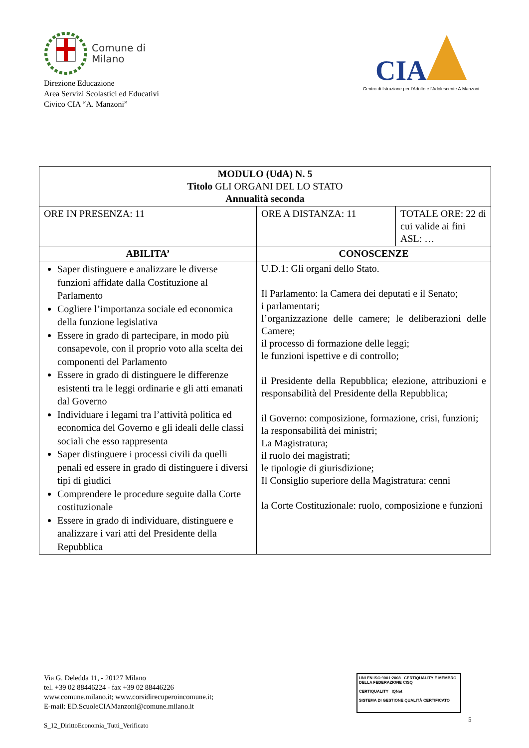Comune di
Milano
Direzione Educazione
Area Servizi Scolastici ed Educativi
Civico CIA “A. Manzoni”
CIA
Centro di Istruzione per l'Adulto e l'Adolescente A.Manzoni
| MODULO (UdA) N. 5 Titolo GLI ORGANI DEL LO STATO Annualità seconda | | |
| ORE IN PRESENZA: 11 | ORE A DISTANZA: 11 | TOTALE ORE: 22 di cui valide ai fini ASL: … |
| ABILITA’ | CONOSCENZE | |
| Saper distinguere e analizzare le diverse funzioni affidate dalla Costituzione al Parlamento Cogliere l’importanza sociale ed economica della funzione legislativa Essere in grado di partecipare, in modo più consapevole, con il proprio voto alla scelta dei componenti del Parlamento Essere in grado di distinguere le differenze esistenti tra le leggi ordinarie e gli atti emanati dal Governo Individuare i legami tra l’attività politica ed economica del Governo e gli ideali delle classi sociali che esso rappresenta Saper distinguere i processi civili da quelli penali ed essere in grado di distinguere i diversi tipi di giudici Comprendere le procedure seguite dalla Corte costituzionale Essere in grado di individuare, distinguere e analizzare i vari atti del Presidente della Repubblica | U.D.1: Gli organi dello Stato. Il Parlamento: la Camera dei deputati e il Senato; i parlamentari; l’organizzazione delle camere; le deliberazioni delle Camere; il processo di formazione delle leggi; le funzioni ispettive e di controllo; il Presidente della Repubblica; elezione, attribuzioni e responsabilità del Presidente della Repubblica; il Governo: composizione, formazione, crisi, funzioni; la responsabilità dei ministri; La Magistratura; il ruolo dei magistrati; le tipologie di giurisdizione; Il Consiglio superiore della Magistratura: cenni la Corte Costituzionale: ruolo, composizione e funzioni | |
Via G. Deledda 11, - 20127 Milano
tel. +39 02 88446224 - fax +39 02 88446226
www.comune.milano.it; www.corsidirecuperoincomune.it;
E-mail: ED.ScuoleCIAManzoni@comune.milano.it
S_12_DirittoEconomia_Tutti_Verificato
UNI EN ISO 9001:2008 CERTIQUALITY È MEMBRO DELLA FEDERAZIONE CISQ
CERTIQUALITY IQNet
SISTEMA DI GESTIONE QUALITÀ CERTIFICATO
5